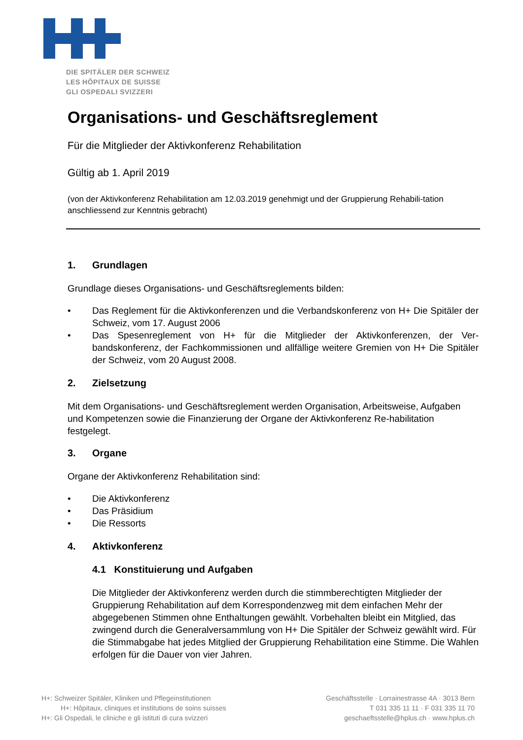DIE SPITÄLER DER SCHWEIZ
LES HÔPITAUX DE SUISSE
GLI OSPEDALI SVIZZERI
Organisations- und Geschäftsreglement
Für die Mitglieder der Aktivkonferenz Rehabilitation
Gültig ab 1. April 2019
(von der Aktivkonferenz Rehabilitation am 12.03.2019 genehmigt und der Gruppierung Rehabili-tation anschliessend zur Kenntnis gebracht)
1. Grundlagen
Grundlage dieses Organisations- und Geschäftsreglements bilden:
• Das Reglement für die Aktivkonferenzen und die Verbandskonferenz von H+ Die Spitäler der Schweiz, vom 17. August 2006
• Das Spesenreglement von H+ für die Mitglieder der Aktivkonferenzen, der Ver-bandskonferenz, der Fachkommissionen und allfällige weitere Gremien von H+ Die Spitäler der Schweiz, vom 20 August 2008.
2. Zielsetzung
Mit dem Organisations- und Geschäftsreglement werden Organisation, Arbeitsweise, Aufgaben und Kompetenzen sowie die Finanzierung der Organe der Aktivkonferenz Re-habilitation festgelegt.
3. Organe
Organe der Aktivkonferenz Rehabilitation sind:
• Die Aktivkonferenz
• Das Präsidium
• Die Ressorts
4. Aktivkonferenz
4.1 Konstituierung und Aufgaben
Die Mitglieder der Aktivkonferenz werden durch die stimmberechtigten Mitglieder der Gruppierung Rehabilitation auf dem Korrespondenzweg mit dem einfachen Mehr der abgegebenen Stimmen ohne Enthaltungen gewählt. Vorbehalten bleibt ein Mitglied, das zwingend durch die Generalversammlung von H+ Die Spitäler der Schweiz gewählt wird. Für die Stimmabgabe hat jedes Mitglied der Gruppierung Rehabilitation eine Stimme. Die Wahlen erfolgen für die Dauer von vier Jahren.
H+: Schweizer Spitäler, Kliniken und Pflegeinstitutionen
H+: Hôpitaux, cliniques et institutions de soins suisses
H+: Gli Ospedali, le cliniche e gli istituti di cura svizzeri
Geschäftsstelle · Lorrainestrasse 4A · 3013 Bern
T 031 335 11 11 · F 031 335 11 70
geschaeftsstelle@hplus.ch · www.hplus.ch